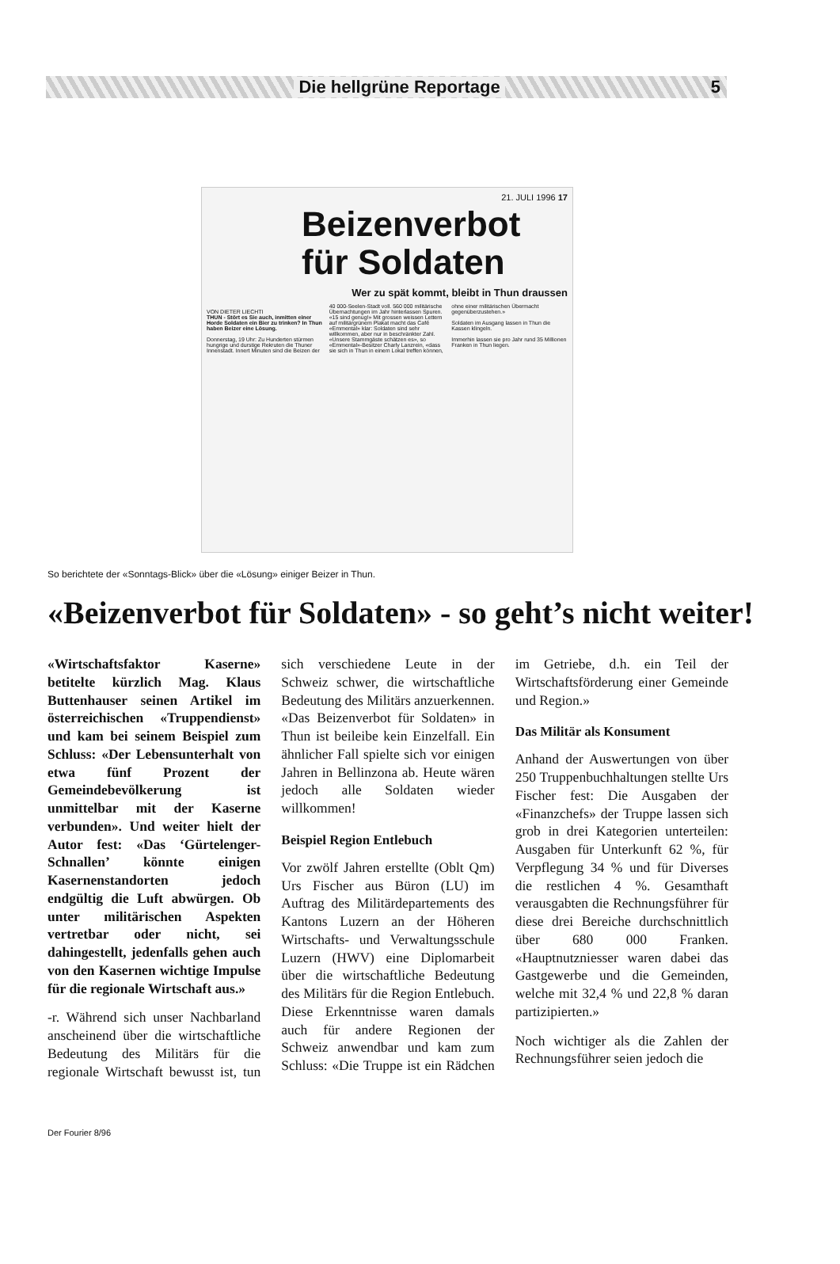Die hellgrüne Reportage 5
21. JULI 1996 17
Beizenverbot für Soldaten
Wer zu spät kommt, bleibt in Thun draussen
VON DIETER LIECHTI
THUN - Stört es Sie auch, inmitten einer Horde Soldaten ein Bier zu trinken? In Thun haben Beizer eine Lösung.
Donnerstag, 19 Uhr: Zu Hunderten stürmen hungrige und durstige Rekruten die Thuner Innenstadt. Innert Minuten sind die Beizen der 40 000-Seelen-Stadt voll. 560 000 militärische Übernachtungen im Jahr hinterlassen Spuren. «15 sind genug!» Mit grossen weissen Lettern auf militärgrünem Plakat macht das Café «Emmental» klar: Soldaten sind sehr willkommen, aber nur in beschränkter Zahl. «Unsere Stammgäste schätzen es», so «Emmental»-Besitzer Charly Lanzrein, «dass sie sich in Thun in einem Lokal treffen können, ohne einer militärischen Übermacht gegenüberzustehen.»
Soldaten im Ausgang lassen in Thun die Kassen klingeln.
Immerhin lassen sie pro Jahr rund 35 Millionen Franken in Thun liegen.
So berichtete der «Sonntags-Blick» über die «Lösung» einiger Beizer in Thun.
«Beizenverbot für Soldaten» - so geht’s nicht weiter!
«Wirtschaftsfaktor Kaserne» betitelte kürzlich Mag. Klaus Buttenhauser seinen Artikel im österreichischen «Truppendienst» und kam bei seinem Beispiel zum Schluss: «Der Lebensunterhalt von etwa fünf Prozent der Gemeindebevölkerung ist unmittelbar mit der Kaserne verbunden». Und weiter hielt der Autor fest: «Das ‘Gürtelenger-Schnallen’ könnte einigen Kasernenstandorten jedoch endgültig die Luft abwürgen. Ob unter militärischen Aspekten vertretbar oder nicht, sei dahingestellt, jedenfalls gehen auch von den Kasernen wichtige Impulse für die regionale Wirtschaft aus.»
-r. Während sich unser Nachbarland anscheinend über die wirtschaftliche Bedeutung des Militärs für die regionale Wirtschaft bewusst ist, tun sich verschiedene Leute in der Schweiz schwer, die wirtschaftliche Bedeutung des Militärs anzuerkennen. «Das Beizenverbot für Soldaten» in Thun ist beileibe kein Einzelfall. Ein ähnlicher Fall spielte sich vor einigen Jahren in Bellinzona ab. Heute wären jedoch alle Soldaten wieder willkommen!
Beispiel Region Entlebuch
Vor zwölf Jahren erstellte (Oblt Qm) Urs Fischer aus Büron (LU) im Auftrag des Militärdepartements des Kantons Luzern an der Höheren Wirtschafts- und Verwaltungsschule Luzern (HWV) eine Diplomarbeit über die wirtschaftliche Bedeutung des Militärs für die Region Entlebuch. Diese Erkenntnisse waren damals auch für andere Regionen der Schweiz anwendbar und kam zum Schluss: «Die Truppe ist ein Rädchen im Getriebe, d.h. ein Teil der Wirtschaftsförderung einer Gemeinde und Region.»
Das Militär als Konsument
Anhand der Auswertungen von über 250 Truppenbuchhaltungen stellte Urs Fischer fest: Die Ausgaben der «Finanzchefs» der Truppe lassen sich grob in drei Kategorien unterteilen: Ausgaben für Unterkunft 62 %, für Verpflegung 34 % und für Diverses die restlichen 4 %. Gesamthaft verausgabten die Rechnungsführer für diese drei Bereiche durchschnittlich über 680 000 Franken. «Hauptnutzniesser waren dabei das Gastgewerbe und die Gemeinden, welche mit 32,4 % und 22,8 % daran partizipierten.»
Noch wichtiger als die Zahlen der Rechnungsführer seien jedoch die
Der Fourier 8/96